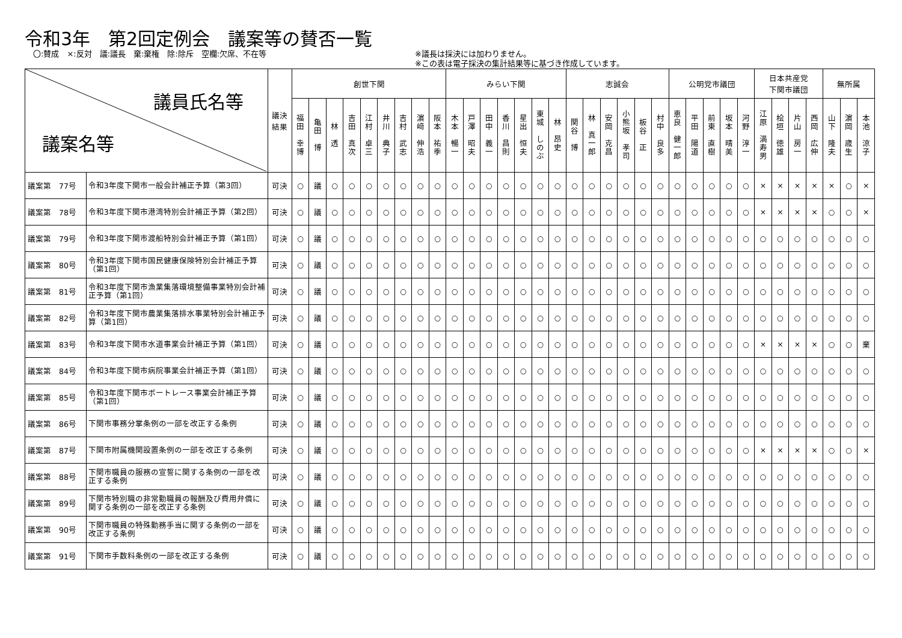令和3年　第2回定例会　議案等の賛否一覧
〇:賛成　×:反対　議:議長　棄:棄権　除:除斥　空欄:欠席、不在等 ※議長は採決には加わりません。
※この表は電子採決の集計結果等に基づき作成しています。
| 議員氏名等 議案名等 | | 議決 結果 | 創世下関 | | | | | | | | | みらい下関 | | | | | | | 志誠会 | | | | | | 公明党市議団 | | | | | 日本共産党 下関市議団 | | | | 無所属 | | |
| --- | --- | --- | --- | --- | --- | --- | --- | --- | --- | --- | --- | --- | --- | --- | --- | --- | --- | --- | --- | --- | --- | --- | --- | --- | --- | --- | --- | --- | --- | --- | --- | --- | --- | --- | --- | --- |
| | | | 福 田 幸 博 | 亀 田 博 | 林 透 | 吉 田 真 次 | 江 村 卓 三 | 井 川 典 子 | 吉 村 武 志 | 濵 﨑 伸 浩 | 阪 本 祐 季 | 木 本 暢 一 | 戸 澤 昭 夫 | 田 中 義 一 | 香 川 昌 則 | 星 出 恒 夫 | 東 城 し の ぶ | 林 昂 史 | 関 谷 博 | 林 真 一 郎 | 安 岡 克 昌 | 小 熊 坂 孝 司 | 板 谷 正 | 村 中 良 多 | 恵 良 健 一 郎 | 平 田 陽 道 | 前 東 直 樹 | 坂 本 晴 美 | 河 野 淳 一 | 江 原 満 寿 男 | 桧 垣 徳 雄 | 片 山 房 一 | 西 岡 広 伸 | 山 下 隆 夫 | 濵 岡 歳 生 | 本 池 涼 子 |
| 議案第 77号 | 令和3年度下関市一般会計補正予算（第3回） | 可決 | ○ | 議 | ○ | ○ | ○ | ○ | ○ | ○ | ○ | ○ | ○ | ○ | ○ | ○ | ○ | ○ | ○ | ○ | ○ | ○ | ○ | ○ | ○ | ○ | ○ | ○ | ○ | × | × | × | × | × | ○ | × |
| 議案第 78号 | 令和3年度下関市港湾特別会計補正予算（第2回） | 可決 | ○ | 議 | ○ | ○ | ○ | ○ | ○ | ○ | ○ | ○ | ○ | ○ | ○ | ○ | ○ | ○ | ○ | ○ | ○ | ○ | ○ | ○ | ○ | ○ | ○ | ○ | ○ | × | × | × | × | ○ | ○ | × |
| 議案第 79号 | 令和3年度下関市渡船特別会計補正予算（第1回） | 可決 | ○ | 議 | ○ | ○ | ○ | ○ | ○ | ○ | ○ | ○ | ○ | ○ | ○ | ○ | ○ | ○ | ○ | ○ | ○ | ○ | ○ | ○ | ○ | ○ | ○ | ○ | ○ | ○ | ○ | ○ | ○ | ○ | ○ | ○ |
| 議案第 80号 | 令和3年度下関市国民健康保険特別会計補正予算（第1回） | 可決 | ○ | 議 | ○ | ○ | ○ | ○ | ○ | ○ | ○ | ○ | ○ | ○ | ○ | ○ | ○ | ○ | ○ | ○ | ○ | ○ | ○ | ○ | ○ | ○ | ○ | ○ | ○ | ○ | ○ | ○ | ○ | ○ | ○ | ○ |
| 議案第 81号 | 令和3年度下関市漁業集落環境整備事業特別会計補正予算（第1回） | 可決 | ○ | 議 | ○ | ○ | ○ | ○ | ○ | ○ | ○ | ○ | ○ | ○ | ○ | ○ | ○ | ○ | ○ | ○ | ○ | ○ | ○ | ○ | ○ | ○ | ○ | ○ | ○ | ○ | ○ | ○ | ○ | ○ | ○ | ○ |
| 議案第 82号 | 令和3年度下関市農業集落排水事業特別会計補正予算（第1回） | 可決 | ○ | 議 | ○ | ○ | ○ | ○ | ○ | ○ | ○ | ○ | ○ | ○ | ○ | ○ | ○ | ○ | ○ | ○ | ○ | ○ | ○ | ○ | ○ | ○ | ○ | ○ | ○ | ○ | ○ | ○ | ○ | ○ | ○ | ○ |
| 議案第 83号 | 令和3年度下関市水道事業会計補正予算（第1回） | 可決 | ○ | 議 | ○ | ○ | ○ | ○ | ○ | ○ | ○ | ○ | ○ | ○ | ○ | ○ | ○ | ○ | ○ | ○ | ○ | ○ | ○ | ○ | ○ | ○ | ○ | ○ | ○ | × | × | × | × | ○ | ○ | 棄 |
| 議案第 84号 | 令和3年度下関市病院事業会計補正予算（第1回） | 可決 | ○ | 議 | ○ | ○ | ○ | ○ | ○ | ○ | ○ | ○ | ○ | ○ | ○ | ○ | ○ | ○ | ○ | ○ | ○ | ○ | ○ | ○ | ○ | ○ | ○ | ○ | ○ | ○ | ○ | ○ | ○ | ○ | ○ | ○ |
| 議案第 85号 | 令和3年度下関市ボートレース事業会計補正予算（第1回） | 可決 | ○ | 議 | ○ | ○ | ○ | ○ | ○ | ○ | ○ | ○ | ○ | ○ | ○ | ○ | ○ | ○ | ○ | ○ | ○ | ○ | ○ | ○ | ○ | ○ | ○ | ○ | ○ | ○ | ○ | ○ | ○ | ○ | ○ | ○ |
| 議案第 86号 | 下関市事務分掌条例の一部を改正する条例 | 可決 | ○ | 議 | ○ | ○ | ○ | ○ | ○ | ○ | ○ | ○ | ○ | ○ | ○ | ○ | ○ | ○ | ○ | ○ | ○ | ○ | ○ | ○ | ○ | ○ | ○ | ○ | ○ | ○ | ○ | ○ | ○ | ○ | ○ | ○ |
| 議案第 87号 | 下関市附属機関設置条例の一部を改正する条例 | 可決 | ○ | 議 | ○ | ○ | ○ | ○ | ○ | ○ | ○ | ○ | ○ | ○ | ○ | ○ | ○ | ○ | ○ | ○ | ○ | ○ | ○ | ○ | ○ | ○ | ○ | ○ | ○ | × | × | × | × | ○ | ○ | × |
| 議案第 88号 | 下関市職員の服務の宣誓に関する条例の一部を改正する条例 | 可決 | ○ | 議 | ○ | ○ | ○ | ○ | ○ | ○ | ○ | ○ | ○ | ○ | ○ | ○ | ○ | ○ | ○ | ○ | ○ | ○ | ○ | ○ | ○ | ○ | ○ | ○ | ○ | ○ | ○ | ○ | ○ | ○ | ○ | ○ |
| 議案第 89号 | 下関市特別職の非常勤職員の報酬及び費用弁償に関する条例の一部を改正する条例 | 可決 | ○ | 議 | ○ | ○ | ○ | ○ | ○ | ○ | ○ | ○ | ○ | ○ | ○ | ○ | ○ | ○ | ○ | ○ | ○ | ○ | ○ | ○ | ○ | ○ | ○ | ○ | ○ | ○ | ○ | ○ | ○ | ○ | ○ | ○ |
| 議案第 90号 | 下関市職員の特殊勤務手当に関する条例の一部を改正する条例 | 可決 | ○ | 議 | ○ | ○ | ○ | ○ | ○ | ○ | ○ | ○ | ○ | ○ | ○ | ○ | ○ | ○ | ○ | ○ | ○ | ○ | ○ | ○ | ○ | ○ | ○ | ○ | ○ | ○ | ○ | ○ | ○ | ○ | ○ | ○ |
| 議案第 91号 | 下関市手数料条例の一部を改正する条例 | 可決 | ○ | 議 | ○ | ○ | ○ | ○ | ○ | ○ | ○ | ○ | ○ | ○ | ○ | ○ | ○ | ○ | ○ | ○ | ○ | ○ | ○ | ○ | ○ | ○ | ○ | ○ | ○ | ○ | ○ | ○ | ○ | ○ | ○ | ○ |